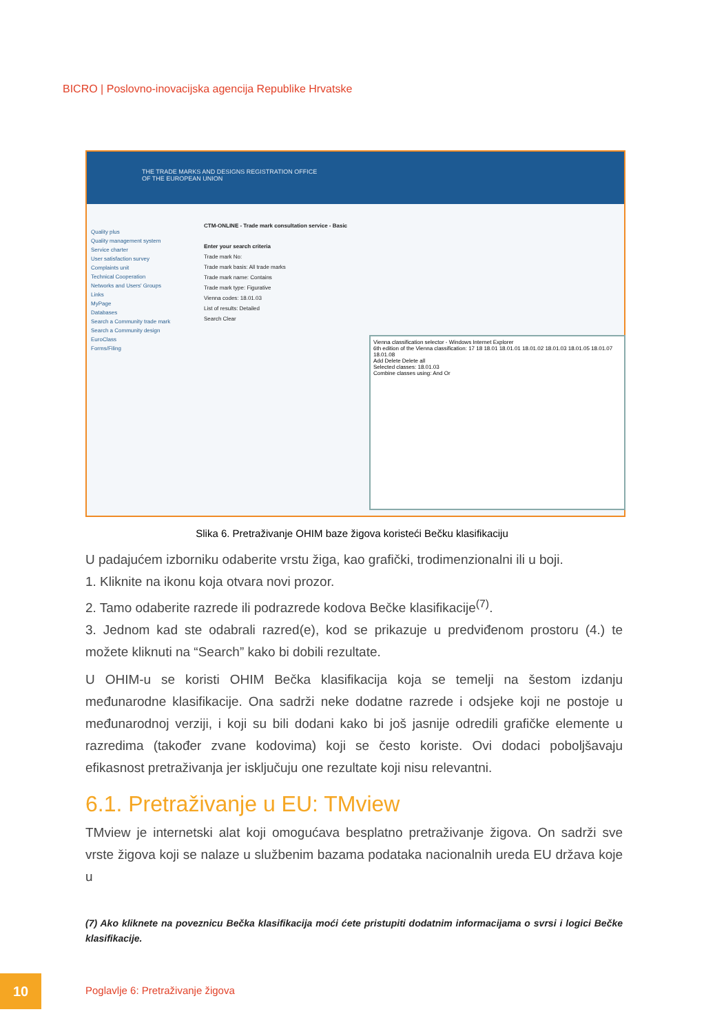BICRO | Poslovno-inovacijska agencija Republike Hrvatske
THE TRADE MARKS AND DESIGNS REGISTRATION OFFICE
OF THE EUROPEAN UNION
Quality plus
Quality management system
Service charter
User satisfaction survey
Complaints unit
Technical Cooperation
Networks and Users' Groups
Links
MyPage
Databases
Search a Community trade mark
Search a Community design
EuroClass
Forms/Filing
CTM-ONLINE - Trade mark consultation service - Basic
Enter your search criteria
Trade mark No:
Trade mark basis: All trade marks
Trade mark name: Contains
Trade mark type: Figurative
Vienna codes: 18.01.03
List of results: Detailed
Search Clear
Vienna classification selector - Windows Internet Explorer
6th edition of the Vienna classification: 17 18 18.01 18.01.01 18.01.02 18.01.03 18.01.05 18.01.07 18.01.08
Add Delete Delete all
Selected classes: 18.01.03
Combine classes using: And Or
Slika 6. Pretraživanje OHIM baze žigova koristeći Bečku klasifikaciju
U padajućem izborniku odaberite vrstu žiga, kao grafički, trodimenzionalni ili u boji.
1. Kliknite na ikonu koja otvara novi prozor.
2. Tamo odaberite razrede ili podrazrede kodova Bečke klasifikacije<sup>(7)</sup>.
3. Jednom kad ste odabrali razred(e), kod se prikazuje u predviđenom prostoru (4.) te možete kliknuti na “Search” kako bi dobili rezultate.
U OHIM-u se koristi OHIM Bečka klasifikacija koja se temelji na šestom izdanju međunarodne klasifikacije. Ona sadrži neke dodatne razrede i odsjeke koji ne postoje u međunarodnoj verziji, i koji su bili dodani kako bi još jasnije odredili grafičke elemente u razredima (također zvane kodovima) koji se često koriste. Ovi dodaci poboljšavaju efikasnost pretraživanja jer isključuju one rezultate koji nisu relevantni.
6.1. Pretraživanje u EU: TMview
TMview je internetski alat koji omogućava besplatno pretraživanje žigova. On sadrži sve vrste žigova koji se nalaze u službenim bazama podataka nacionalnih ureda EU država koje u
(7) Ako kliknete na poveznicu Bečka klasifikacija moći ćete pristupiti dodatnim informacijama o svrsi i logici Bečke klasifikacije.
10
Poglavlje 6: Pretraživanje žigova